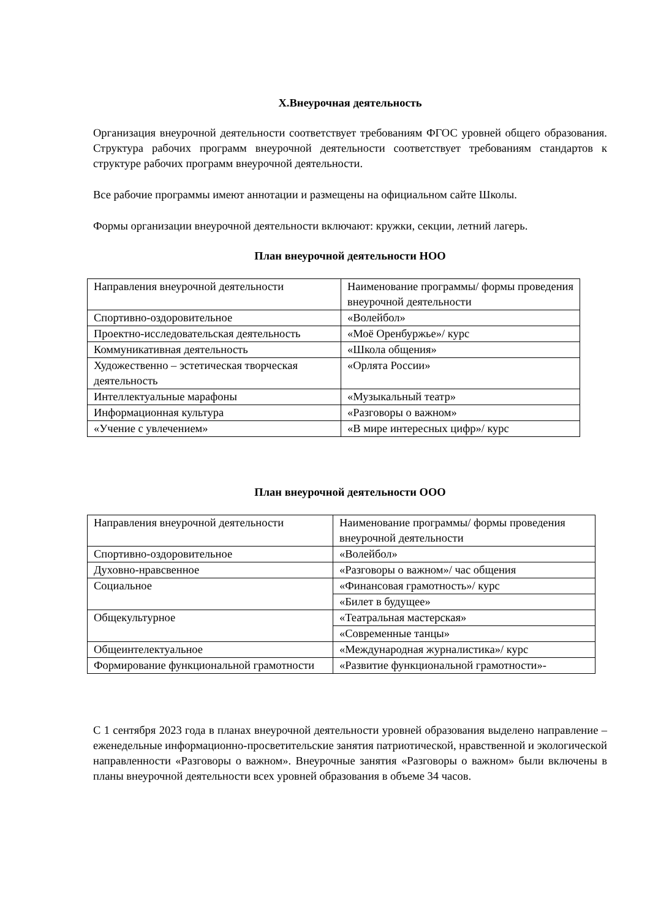X.Внеурочная деятельность
Организация внеурочной деятельности соответствует требованиям ФГОС уровней общего образования. Структура рабочих программ внеурочной деятельности соответствует требованиям стандартов к структуре рабочих программ внеурочной деятельности.
Все рабочие программы имеют аннотации и размещены на официальном сайте Школы.
Формы организации внеурочной деятельности включают: кружки, секции, летний лагерь.
План внеурочной деятельности НОО
| Направления внеурочной деятельности | Наименование программы/ формы проведения внеурочной деятельности |
| Спортивно-оздоровительное | «Волейбол» |
| Проектно-исследовательская деятельность | «Моё Оренбуржье»/ курс |
| Коммуникативная деятельность | «Школа общения» |
| Художественно – эстетическая творческая деятельность | «Орлята России» |
| Интеллектуальные марафоны | «Музыкальный театр» |
| Информационная культура | «Разговоры о важном» |
| «Учение с увлечением» | «В мире интересных цифр»/ курс |
План внеурочной деятельности ООО
| Направления внеурочной деятельности | Наименование программы/ формы проведения внеурочной деятельности |
| Спортивно-оздоровительное | «Волейбол» |
| Духовно-нравсвенное | «Разговоры о важном»/ час общения |
| Социальное | «Финансовая грамотность»/ курс |
| | «Билет в будущее» |
| Общекультурное | «Театральная мастерская» |
| | «Современные танцы» |
| Общеинтелектуальное | «Международная журналистика»/ курс |
| Формирование функциональной грамотности | «Развитие функциональной грамотности»- |
С 1 сентября 2023 года в планах внеурочной деятельности уровней образования выделено направление – еженедельные информационно-просветительские занятия патриотической, нравственной и экологической направленности «Разговоры о важном». Внеурочные занятия «Разговоры о важном» были включены в планы внеурочной деятельности всех уровней образования в объеме 34 часов.